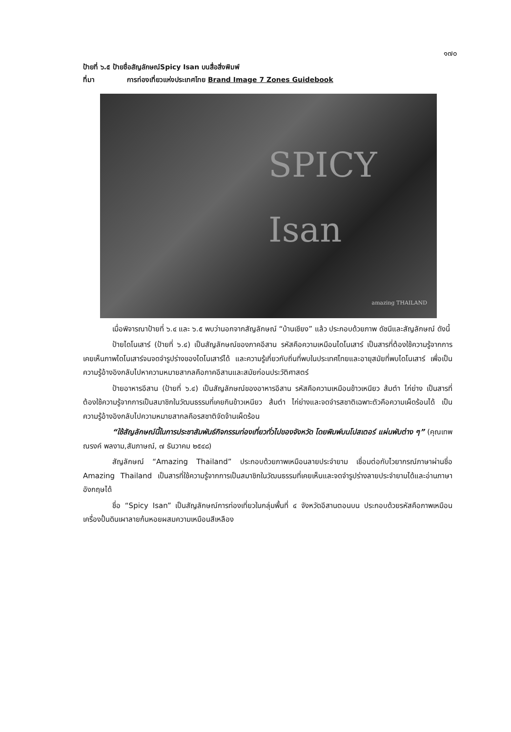๑๗๐
ป้ายที่ ๖.๕ ป้ายชื่อสัญลักษณ์Spicy Isan บนสื่อสิ่งพิมพ์
ที่มา การท่องเที่ยวแห่งประเทศไทย Brand Image 7 Zones Guidebook
SPICY Isan
amazing THAILAND
เมื่อพิจารณาป้ายที่ ๖.๔ และ ๖.๕ พบว่านอกจากสัญลักษณ์ “บ้านเชียง” แล้ว ประกอบด้วยภาพ ดัชนีและสัญลักษณ์ ดังนี้
ป้ายไดโนเสาร์ (ป้ายที่ ๖.๔) เป็นสัญลักษณ์ของภาคอีสาน รหัสคือความเหมือนไดโนเสาร์ เป็นสารที่ต้องใช้ความรู้จากการเคยเห็นภาพไดโนเสาร์จนจดจำรูปร่างของไดโนเสาร์ได้ และความรู้เกี่ยวกับถิ่นที่พบในประเทศไทยและอายุสมัยที่พบไดโนเสาร์ เพื่อเป็นความรู้อ้างอิงกลับไปหาความหมายสากลคือภาคอีสานและสมัยก่อนประวัติศาสตร์
ป้ายอาหารอีสาน (ป้ายที่ ๖.๔) เป็นสัญลักษณ์ของอาหารอีสาน รหัสคือความเหมือนข้าวเหนียว ส้มตำ ไก่ย่าง เป็นสารที่ต้องใช้ความรู้จากการเป็นสมาชิกในวัฒนธรรมที่เคยกินข้าวเหนียว ส้มตำ ไก่ย่างและจดจำรสชาติเฉพาะตัวคือความเผ็ดร้อนได้ เป็นความรู้อ้างอิงกลับไปความหมายสากลคือรสชาติจัดจ้านเผ็ดร้อน
“ใช้สัญลักษณ์นี้ในการประชาสัมพันธ์กิจกรรมท่องเที่ยวทั่วไปของจังหวัด โดยพิมพ์บนโปสเตอร์ แผ่นพับต่าง ๆ” (คุณเทพณรงค์ พลงาม,สัมภาษณ์, ๗ ธันวาคม ๒๕๔๘)
สัญลักษณ์ “Amazing Thailand” ประกอบด้วยภาพเหมือนลายประจำยาม เชื่อมต่อกับไวยากรณ์ภาษาผ่านชื่อ Amazing Thailand เป็นสารที่ใช้ความรู้จากการเป็นสมาชิกในวัฒนธรรมที่เคยเห็นและจดจำรูปร่างลายประจำยามได้และอ่านภาษาอังกฤษได้
ชื่อ “Spicy Isan” เป็นสัญลักษณ์การท่องเที่ยวในกลุ่มพื้นที่ ๔ จังหวัดอีสานตอนบน ประกอบด้วยรหัสคือภาพเหมือนเครื่องปั้นดินเผาลายก้นหอยผสมความเหมือนสีเหลือง